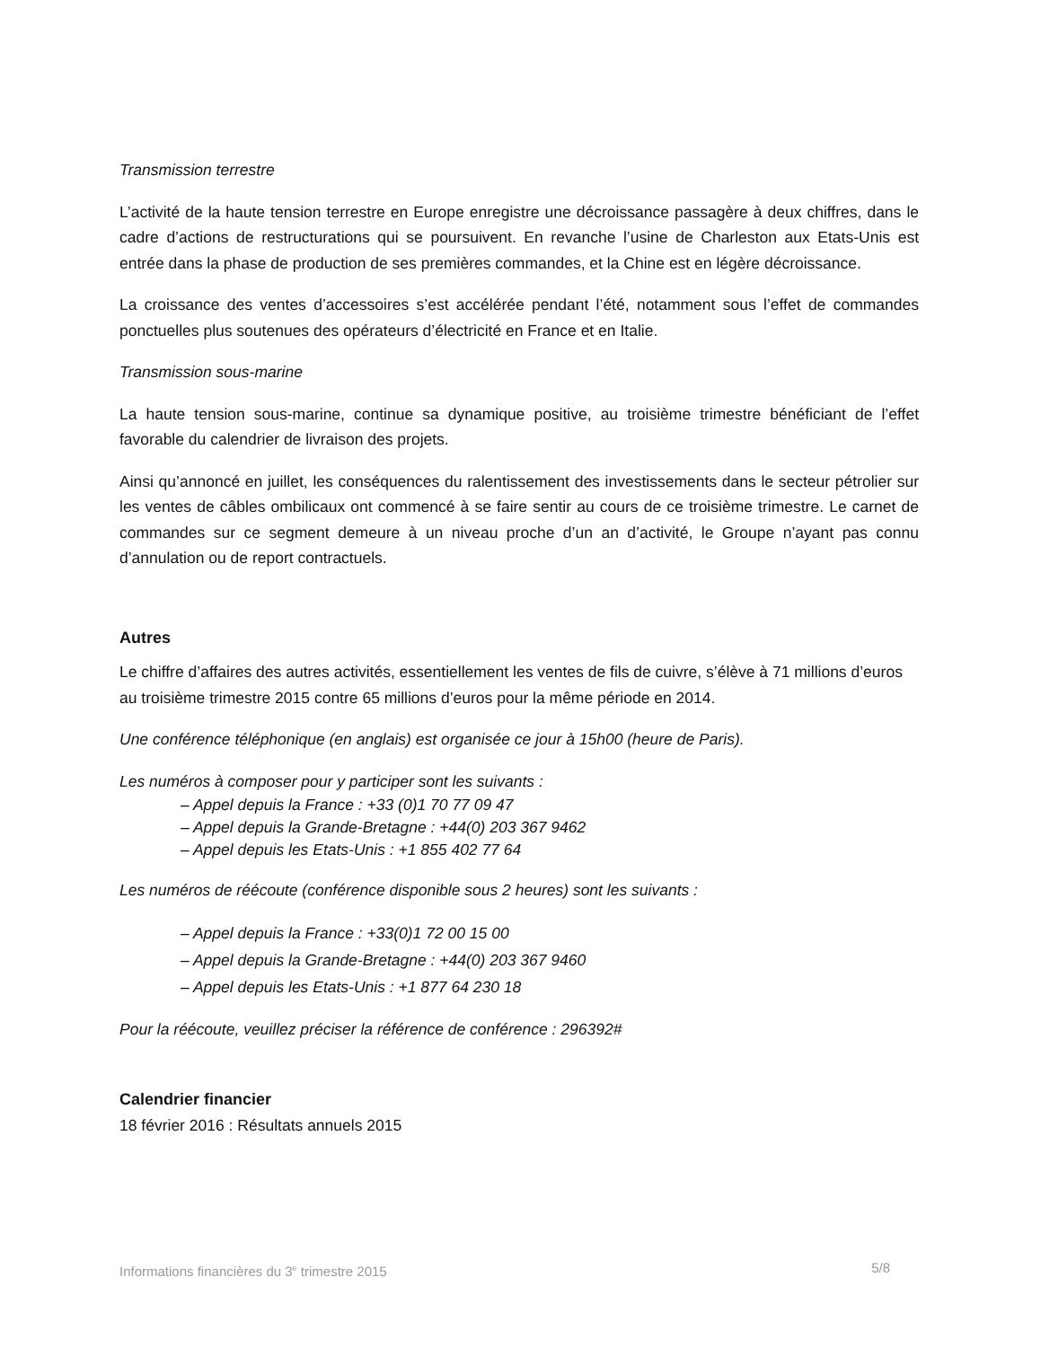Transmission terrestre
L’activité de la haute tension terrestre en Europe enregistre une décroissance passagère à deux chiffres, dans le cadre d’actions de restructurations qui se poursuivent. En revanche l’usine de Charleston aux Etats-Unis est entrée dans la phase de production de ses premières commandes, et la Chine est en légère décroissance.
La croissance des ventes d’accessoires s’est accélérée pendant l’été, notamment sous l’effet de commandes ponctuelles plus soutenues des opérateurs d’électricité en France et en Italie.
Transmission sous-marine
La haute tension sous-marine, continue sa dynamique positive, au troisième trimestre bénéficiant de l’effet favorable du calendrier de livraison des projets.
Ainsi qu’annoncé en juillet, les conséquences du ralentissement des investissements dans le secteur pétrolier sur les ventes de câbles ombilicaux ont commencé à se faire sentir au cours de ce troisième trimestre. Le carnet de commandes sur ce segment demeure à un niveau proche d’un an d’activité, le Groupe n’ayant pas connu d’annulation ou de report contractuels.
Autres
Le chiffre d’affaires des autres activités, essentiellement les ventes de fils de cuivre, s’élève à 71 millions d’euros au troisième trimestre 2015 contre 65 millions d’euros pour la même période en 2014.
Une conférence téléphonique (en anglais) est organisée ce jour à 15h00 (heure de Paris).
Les numéros à composer pour y participer sont les suivants :
– Appel depuis la France : +33 (0)1 70 77 09 47
– Appel depuis la Grande-Bretagne : +44(0) 203 367 9462
– Appel depuis les Etats-Unis : +1 855 402 77 64
Les numéros de réécoute (conférence disponible sous 2 heures) sont les suivants :
– Appel depuis la France : +33(0)1 72 00 15 00
– Appel depuis la Grande-Bretagne : +44(0) 203 367 9460
– Appel depuis les Etats-Unis : +1 877 64 230 18
Pour la réécoute, veuillez préciser la référence de conférence : 296392#
Calendrier financier
18 février 2016 : Résultats annuels 2015
Informations financières du 3<sup>e</sup> trimestre 2015 5/8